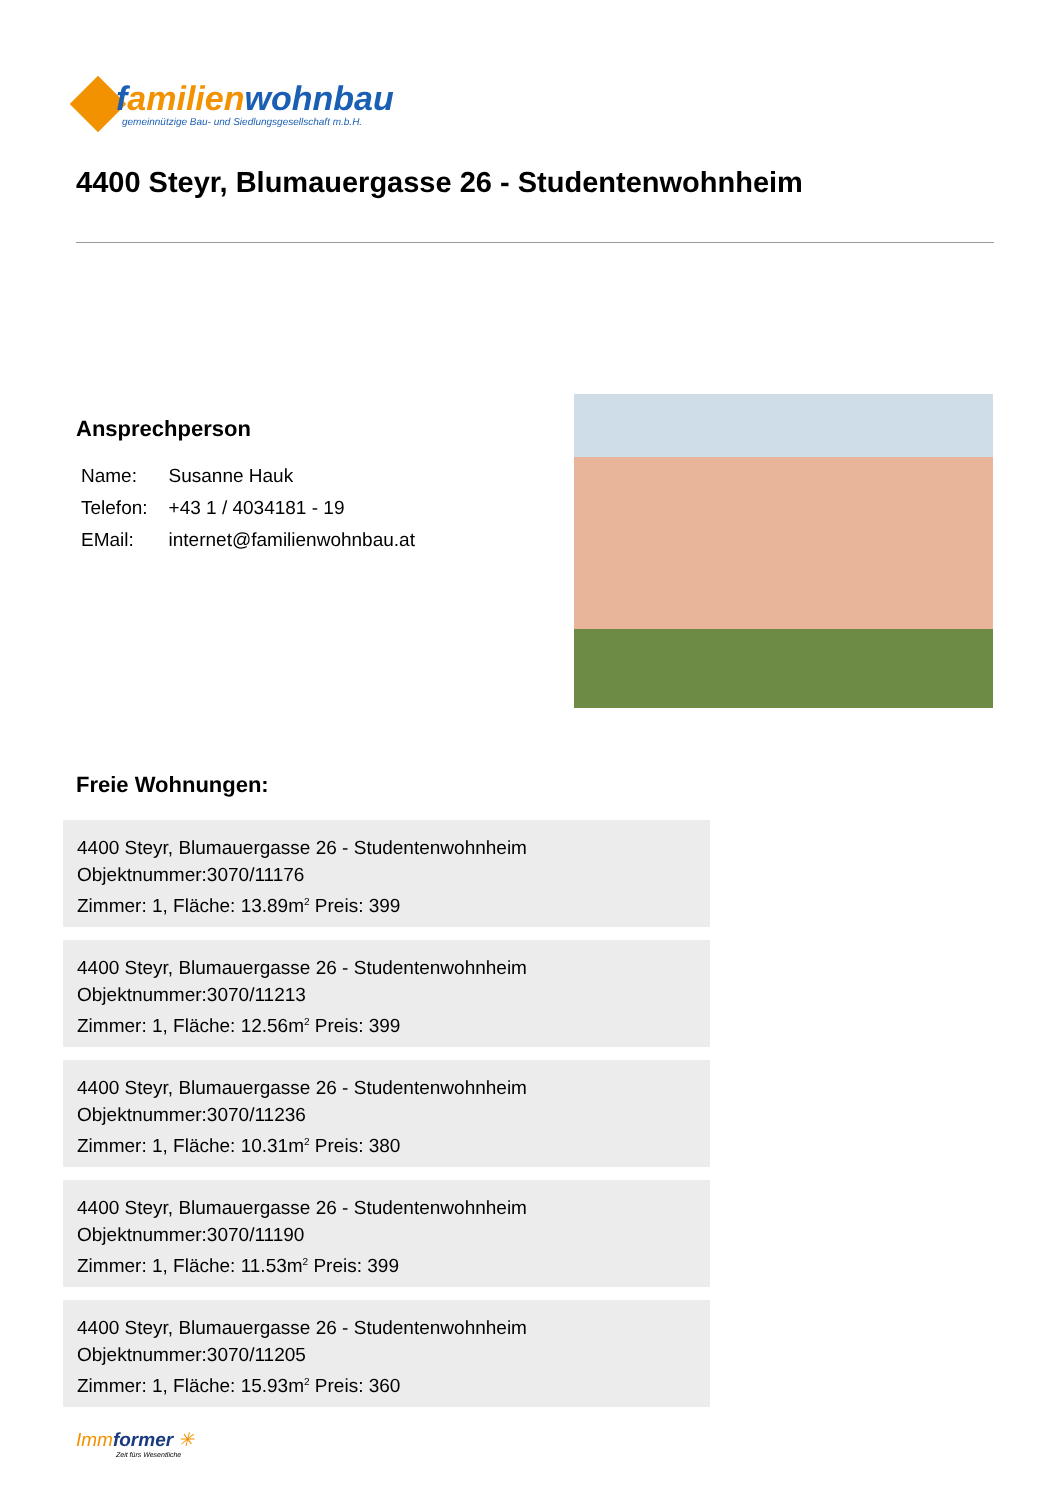familienwohnbau
gemeinnützige Bau- und Siedlungsgesellschaft m.b.H.
4400 Steyr, Blumauergasse 26 - Studentenwohnheim
Ansprechperson
| Name: | Susanne Hauk |
| Telefon: | +43 1 / 4034181 - 19 |
| EMail: | internet@familienwohnbau.at |
Freie Wohnungen:
4400 Steyr, Blumauergasse 26 - Studentenwohnheim
Objektnummer:3070/11176
Zimmer: 1, Fläche: 13.89m<sup>2</sup> Preis: 399
4400 Steyr, Blumauergasse 26 - Studentenwohnheim
Objektnummer:3070/11213
Zimmer: 1, Fläche: 12.56m<sup>2</sup> Preis: 399
4400 Steyr, Blumauergasse 26 - Studentenwohnheim
Objektnummer:3070/11236
Zimmer: 1, Fläche: 10.31m<sup>2</sup> Preis: 380
4400 Steyr, Blumauergasse 26 - Studentenwohnheim
Objektnummer:3070/11190
Zimmer: 1, Fläche: 11.53m<sup>2</sup> Preis: 399
4400 Steyr, Blumauergasse 26 - Studentenwohnheim
Objektnummer:3070/11205
Zimmer: 1, Fläche: 15.93m<sup>2</sup> Preis: 360
Immformer ✳
Zeit fürs Wesentliche